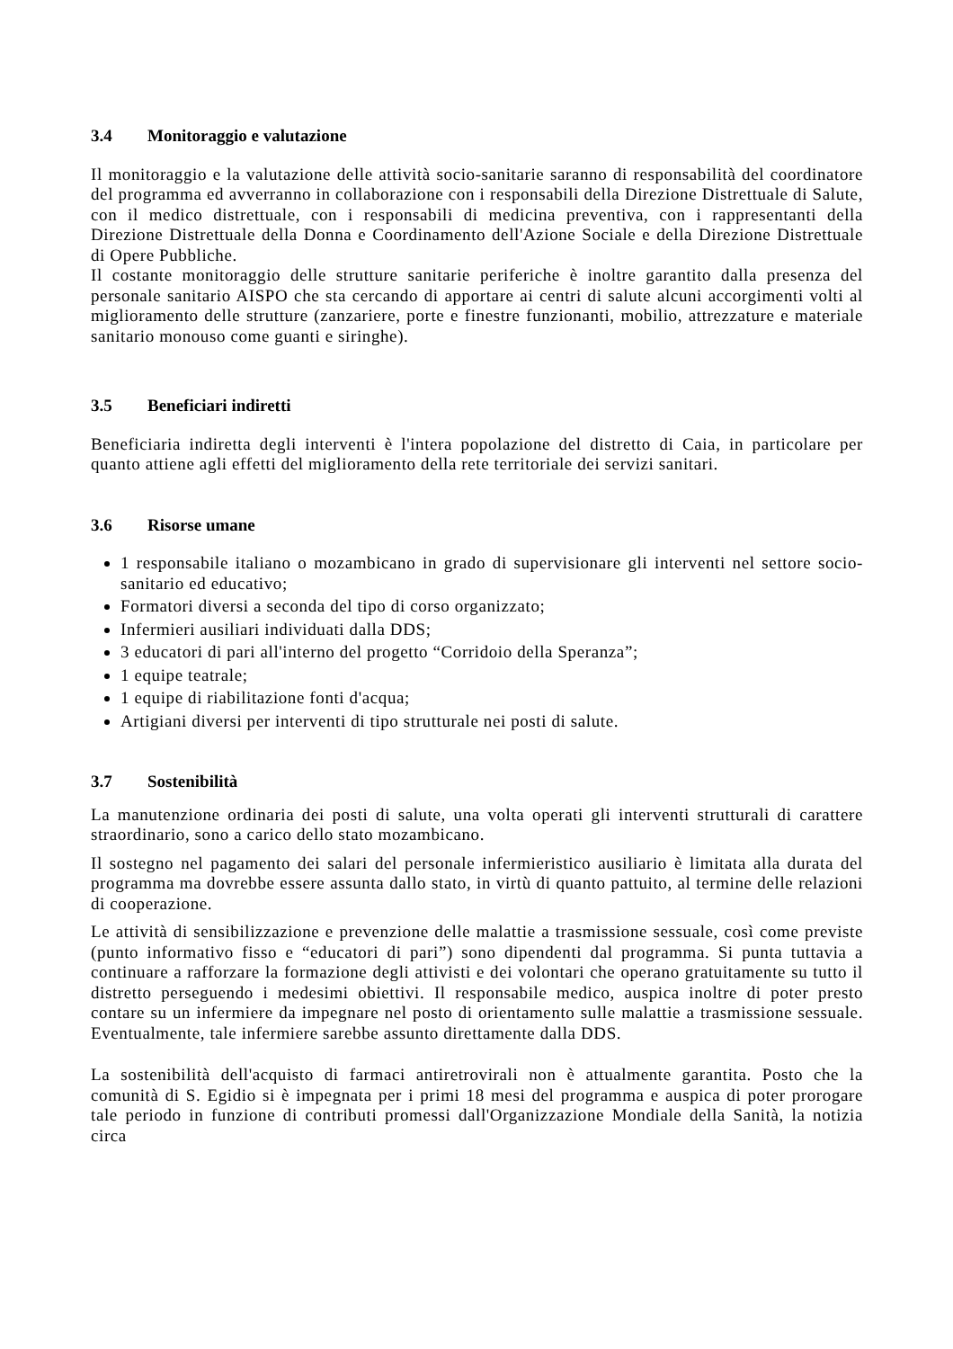3.4 Monitoraggio e valutazione
Il monitoraggio e la valutazione delle attività socio-sanitarie saranno di responsabilità del coordinatore del programma ed avverranno in collaborazione con i responsabili della Direzione Distrettuale di Salute, con il medico distrettuale, con i responsabili di medicina preventiva, con i rappresentanti della Direzione Distrettuale della Donna e Coordinamento dell'Azione Sociale e della Direzione Distrettuale di Opere Pubbliche.
Il costante monitoraggio delle strutture sanitarie periferiche è inoltre garantito dalla presenza del personale sanitario AISPO che sta cercando di apportare ai centri di salute alcuni accorgimenti volti al miglioramento delle strutture (zanzariere, porte e finestre funzionanti, mobilio, attrezzature e materiale sanitario monouso come guanti e siringhe).
3.5 Beneficiari indiretti
Beneficiaria indiretta degli interventi è l'intera popolazione del distretto di Caia, in particolare per quanto attiene agli effetti del miglioramento della rete territoriale dei servizi sanitari.
3.6 Risorse umane
1 responsabile italiano o mozambicano in grado di supervisionare gli interventi nel settore socio-sanitario ed educativo;
Formatori diversi a seconda del tipo di corso organizzato;
Infermieri ausiliari individuati dalla DDS;
3 educatori di pari all'interno del progetto “Corridoio della Speranza”;
1 equipe teatrale;
1 equipe di riabilitazione fonti d'acqua;
Artigiani diversi per interventi di tipo strutturale nei posti di salute.
3.7 Sostenibilità
La manutenzione ordinaria dei posti di salute, una volta operati gli interventi strutturali di carattere straordinario, sono a carico dello stato mozambicano.
Il sostegno nel pagamento dei salari del personale infermieristico ausiliario è limitata alla durata del programma ma dovrebbe essere assunta dallo stato, in virtù di quanto pattuito, al termine delle relazioni di cooperazione.
Le attività di sensibilizzazione e prevenzione delle malattie a trasmissione sessuale, così come previste (punto informativo fisso e “educatori di pari”) sono dipendenti dal programma. Si punta tuttavia a continuare a rafforzare la formazione degli attivisti e dei volontari che operano gratuitamente su tutto il distretto perseguendo i medesimi obiettivi. Il responsabile medico, auspica inoltre di poter presto contare su un infermiere da impegnare nel posto di orientamento sulle malattie a trasmissione sessuale. Eventualmente, tale infermiere sarebbe assunto direttamente dalla DDS.
La sostenibilità dell'acquisto di farmaci antiretrovirali non è attualmente garantita. Posto che la comunità di S. Egidio si è impegnata per i primi 18 mesi del programma e auspica di poter prorogare tale periodo in funzione di contributi promessi dall'Organizzazione Mondiale della Sanità, la notizia circa